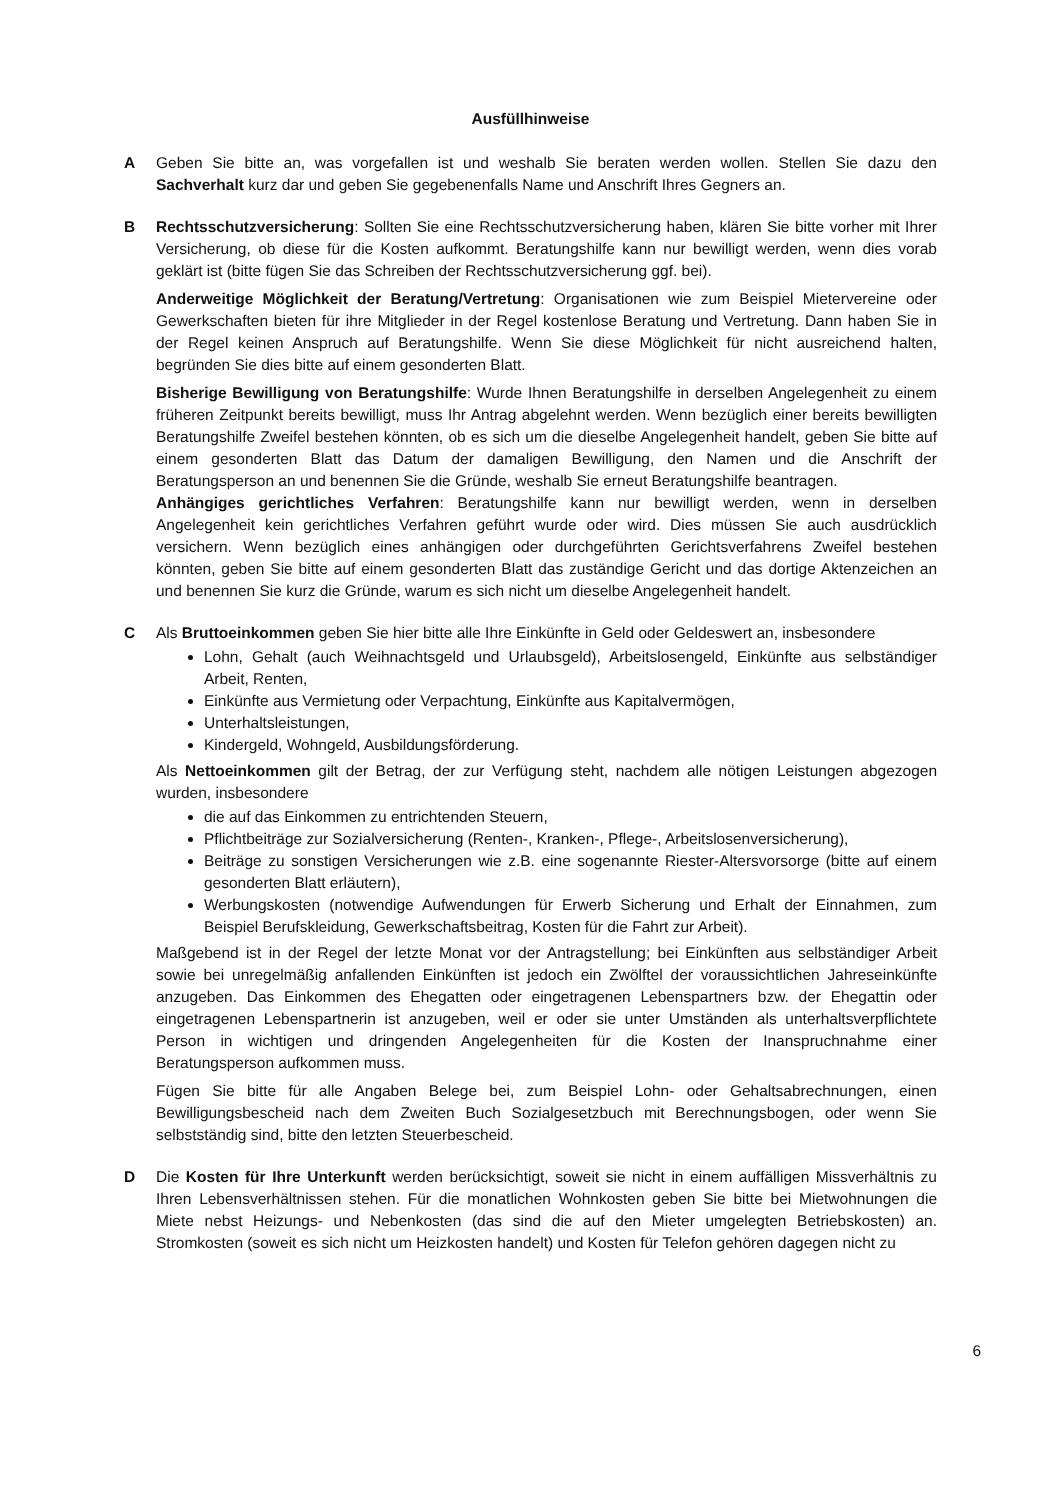Ausfüllhinweise
A Geben Sie bitte an, was vorgefallen ist und weshalb Sie beraten werden wollen. Stellen Sie dazu den Sachverhalt kurz dar und geben Sie gegebenenfalls Name und Anschrift Ihres Gegners an.
B Rechtsschutzversicherung: Sollten Sie eine Rechtsschutzversicherung haben, klären Sie bitte vorher mit Ihrer Versicherung, ob diese für die Kosten aufkommt. Beratungshilfe kann nur bewilligt werden, wenn dies vorab geklärt ist (bitte fügen Sie das Schreiben der Rechtsschutzversicherung ggf. bei).
Anderweitige Möglichkeit der Beratung/Vertretung: Organisationen wie zum Beispiel Mietervereine oder Gewerkschaften bieten für ihre Mitglieder in der Regel kostenlose Beratung und Vertretung. Dann haben Sie in der Regel keinen Anspruch auf Beratungshilfe. Wenn Sie diese Möglichkeit für nicht ausreichend halten, begründen Sie dies bitte auf einem gesonderten Blatt.
Bisherige Bewilligung von Beratungshilfe: Wurde Ihnen Beratungshilfe in derselben Angelegenheit zu einem früheren Zeitpunkt bereits bewilligt, muss Ihr Antrag abgelehnt werden. Wenn bezüglich einer bereits bewilligten Beratungshilfe Zweifel bestehen könnten, ob es sich um die dieselbe Angelegenheit handelt, geben Sie bitte auf einem gesonderten Blatt das Datum der damaligen Bewilligung, den Namen und die Anschrift der Beratungsperson an und benennen Sie die Gründe, weshalb Sie erneut Beratungshilfe beantragen.
Anhängiges gerichtliches Verfahren: Beratungshilfe kann nur bewilligt werden, wenn in derselben Angelegenheit kein gerichtliches Verfahren geführt wurde oder wird. Dies müssen Sie auch ausdrücklich versichern. Wenn bezüglich eines anhängigen oder durchgeführten Gerichtsverfahrens Zweifel bestehen könnten, geben Sie bitte auf einem gesonderten Blatt das zuständige Gericht und das dortige Aktenzeichen an und benennen Sie kurz die Gründe, warum es sich nicht um dieselbe Angelegenheit handelt.
C Als Bruttoeinkommen geben Sie hier bitte alle Ihre Einkünfte in Geld oder Geldeswert an, insbesondere
Lohn, Gehalt (auch Weihnachtsgeld und Urlaubsgeld), Arbeitslosengeld, Einkünfte aus selbständiger Arbeit, Renten,
Einkünfte aus Vermietung oder Verpachtung, Einkünfte aus Kapitalvermögen,
Unterhaltsleistungen,
Kindergeld, Wohngeld, Ausbildungsförderung.
Als Nettoeinkommen gilt der Betrag, der zur Verfügung steht, nachdem alle nötigen Leistungen abgezogen wurden, insbesondere
die auf das Einkommen zu entrichtenden Steuern,
Pflichtbeiträge zur Sozialversicherung (Renten-, Kranken-, Pflege-, Arbeitslosenversicherung),
Beiträge zu sonstigen Versicherungen wie z.B. eine sogenannte Riester-Altersvorsorge (bitte auf einem gesonderten Blatt erläutern),
Werbungskosten (notwendige Aufwendungen für Erwerb Sicherung und Erhalt der Einnahmen, zum Beispiel Berufskleidung, Gewerkschaftsbeitrag, Kosten für die Fahrt zur Arbeit).
Maßgebend ist in der Regel der letzte Monat vor der Antragstellung; bei Einkünften aus selbständiger Arbeit sowie bei unregelmäßig anfallenden Einkünften ist jedoch ein Zwölftel der voraussichtlichen Jahreseinkünfte anzugeben. Das Einkommen des Ehegatten oder eingetragenen Lebenspartners bzw. der Ehegattin oder eingetragenen Lebenspartnerin ist anzugeben, weil er oder sie unter Umständen als unterhaltsverpflichtete Person in wichtigen und dringenden Angelegenheiten für die Kosten der Inanspruchnahme einer Beratungsperson aufkommen muss.
Fügen Sie bitte für alle Angaben Belege bei, zum Beispiel Lohn- oder Gehaltsabrechnungen, einen Bewilligungsbescheid nach dem Zweiten Buch Sozialgesetzbuch mit Berechnungsbogen, oder wenn Sie selbstständig sind, bitte den letzten Steuerbescheid.
D Die Kosten für Ihre Unterkunft werden berücksichtigt, soweit sie nicht in einem auffälligen Missverhältnis zu Ihren Lebensverhältnissen stehen. Für die monatlichen Wohnkosten geben Sie bitte bei Mietwohnungen die Miete nebst Heizungs- und Nebenkosten (das sind die auf den Mieter umgelegten Betriebskosten) an. Stromkosten (soweit es sich nicht um Heizkosten handelt) und Kosten für Telefon gehören dagegen nicht zu
6